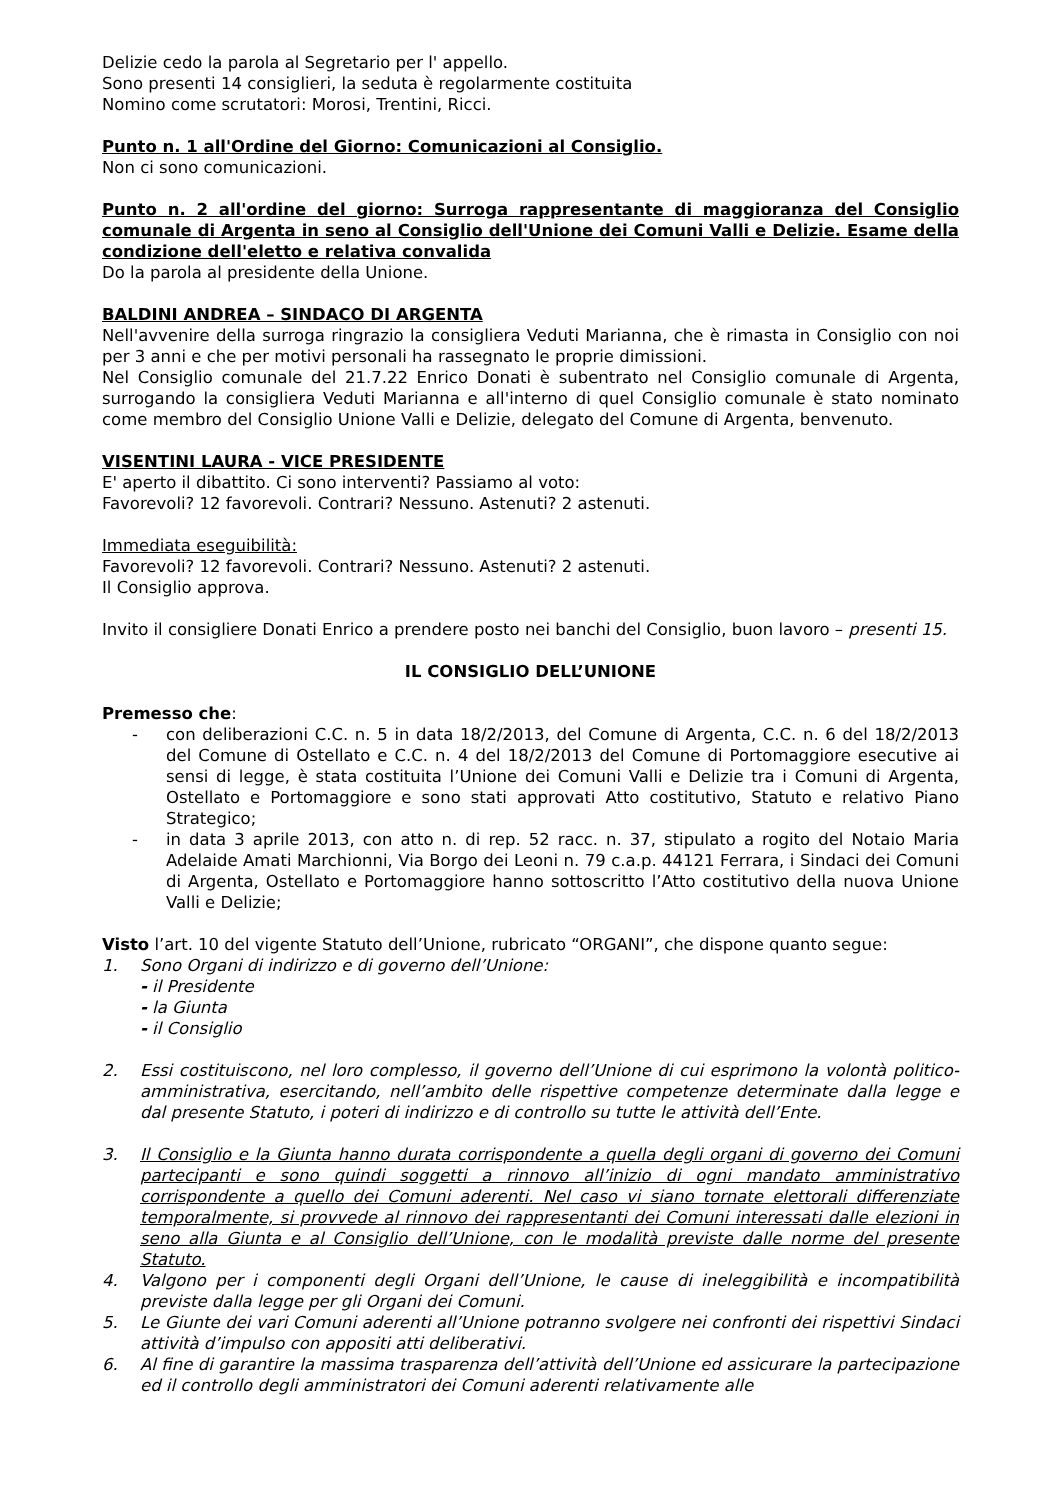Delizie cedo la parola al Segretario per l' appello.
Sono presenti 14 consiglieri, la seduta è regolarmente costituita
Nomino come scrutatori: Morosi, Trentini, Ricci.
Punto n. 1 all'Ordine del Giorno: Comunicazioni al Consiglio.
Non ci sono comunicazioni.
Punto n. 2 all'ordine del giorno: Surroga rappresentante di maggioranza del Consiglio comunale di Argenta in seno al Consiglio dell'Unione dei Comuni Valli e Delizie. Esame della condizione dell'eletto e relativa convalida
Do la parola al presidente della Unione.
BALDINI ANDREA – SINDACO DI ARGENTA
Nell'avvenire della surroga ringrazio la consigliera Veduti Marianna, che è rimasta in Consiglio con noi per 3 anni e che per motivi personali ha rassegnato le proprie dimissioni.
Nel Consiglio comunale del 21.7.22 Enrico Donati è subentrato nel Consiglio comunale di Argenta, surrogando la consigliera Veduti Marianna e all'interno di quel Consiglio comunale è stato nominato come membro del Consiglio Unione Valli e Delizie, delegato del Comune di Argenta, benvenuto.
VISENTINI LAURA - VICE PRESIDENTE
E' aperto il dibattito. Ci sono interventi? Passiamo al voto:
Favorevoli? 12 favorevoli. Contrari? Nessuno. Astenuti? 2 astenuti.
Immediata eseguibilità:
Favorevoli? 12 favorevoli. Contrari? Nessuno. Astenuti? 2 astenuti.
Il Consiglio approva.
Invito il consigliere Donati Enrico a prendere posto nei banchi del Consiglio, buon lavoro – presenti 15.
IL CONSIGLIO DELL’UNIONE
Premesso che:
- con deliberazioni C.C. n. 5 in data 18/2/2013, del Comune di Argenta, C.C. n. 6 del 18/2/2013 del Comune di Ostellato e C.C. n. 4 del 18/2/2013 del Comune di Portomaggiore esecutive ai sensi di legge, è stata costituita l’Unione dei Comuni Valli e Delizie tra i Comuni di Argenta, Ostellato e Portomaggiore e sono stati approvati Atto costitutivo, Statuto e relativo Piano Strategico;
- in data 3 aprile 2013, con atto n. di rep. 52 racc. n. 37, stipulato a rogito del Notaio Maria Adelaide Amati Marchionni, Via Borgo dei Leoni n. 79 c.a.p. 44121 Ferrara, i Sindaci dei Comuni di Argenta, Ostellato e Portomaggiore hanno sottoscritto l’Atto costitutivo della nuova Unione Valli e Delizie;
Visto l’art. 10 del vigente Statuto dell’Unione, rubricato “ORGANI”, che dispone quanto segue:
1. Sono Organi di indirizzo e di governo dell’Unione:
- il Presidente
- la Giunta
- il Consiglio
2. Essi costituiscono, nel loro complesso, il governo dell’Unione di cui esprimono la volontà politico-amministrativa, esercitando, nell’ambito delle rispettive competenze determinate dalla legge e dal presente Statuto, i poteri di indirizzo e di controllo su tutte le attività dell’Ente.
3. Il Consiglio e la Giunta hanno durata corrispondente a quella degli organi di governo dei Comuni partecipanti e sono quindi soggetti a rinnovo all’inizio di ogni mandato amministrativo corrispondente a quello dei Comuni aderenti. Nel caso vi siano tornate elettorali differenziate temporalmente, si provvede al rinnovo dei rappresentanti dei Comuni interessati dalle elezioni in seno alla Giunta e al Consiglio dell’Unione, con le modalità previste dalle norme del presente Statuto.
4. Valgono per i componenti degli Organi dell’Unione, le cause di ineleggibilità e incompatibilità previste dalla legge per gli Organi dei Comuni.
5. Le Giunte dei vari Comuni aderenti all’Unione potranno svolgere nei confronti dei rispettivi Sindaci attività d’impulso con appositi atti deliberativi.
6. Al fine di garantire la massima trasparenza dell’attività dell’Unione ed assicurare la partecipazione ed il controllo degli amministratori dei Comuni aderenti relativamente alle